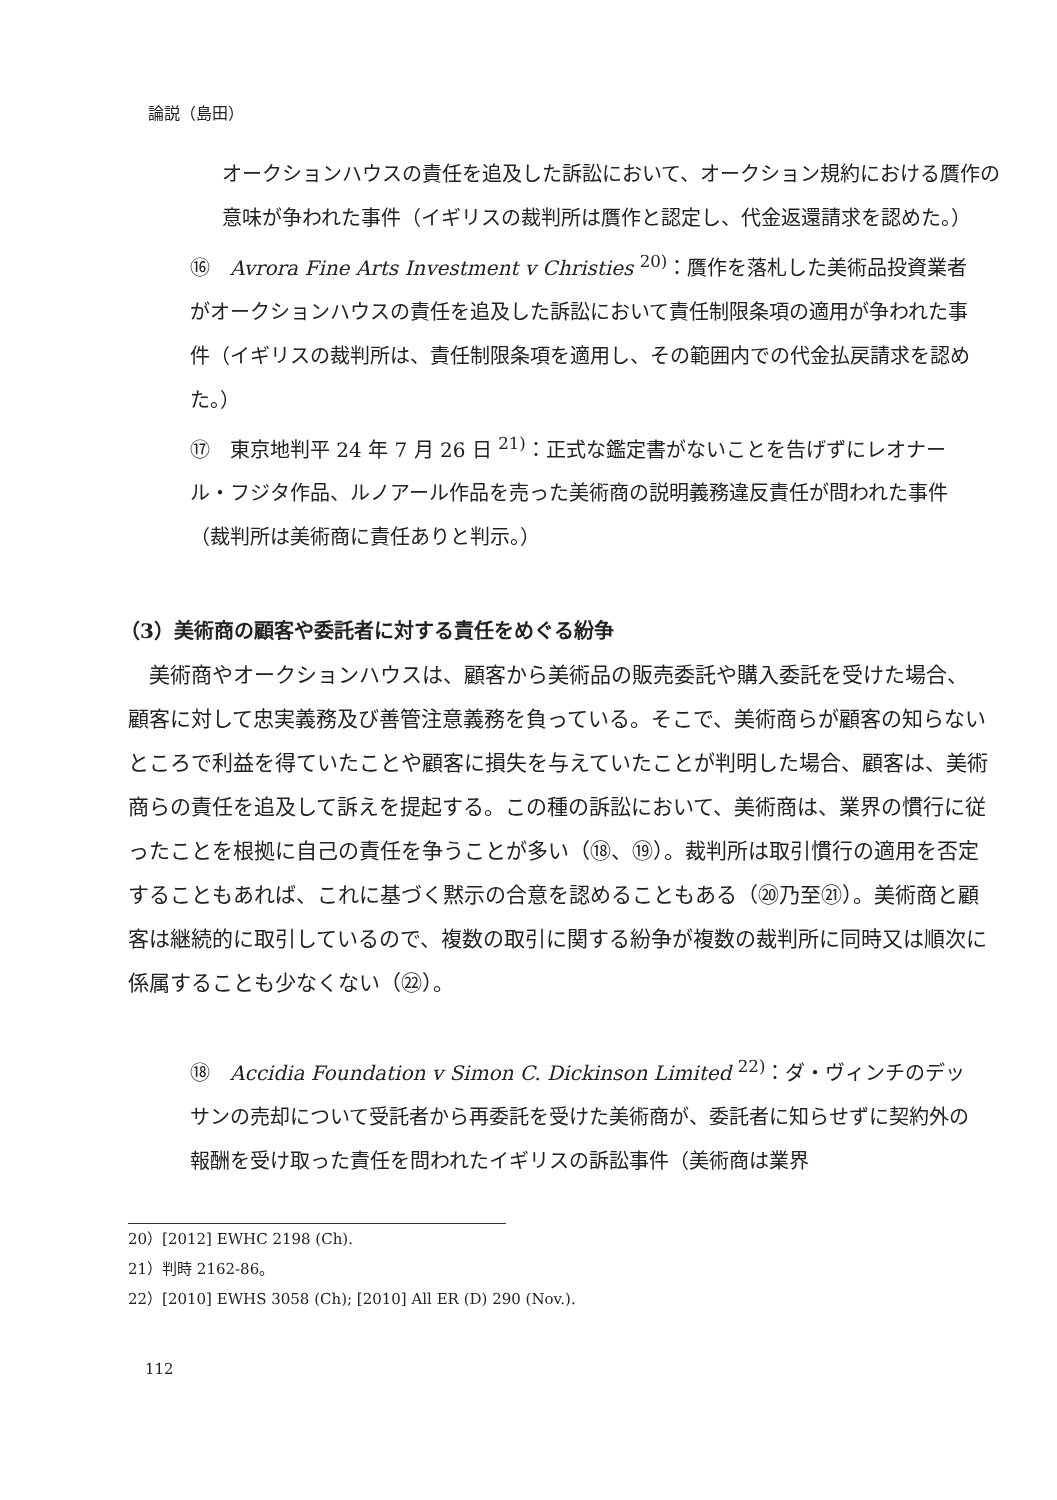論説（島田）
オークションハウスの責任を追及した訴訟において、オークション規約における贋作の意味が争われた事件（イギリスの裁判所は贋作と認定し、代金返還請求を認めた。）
⑯　Avrora Fine Arts Investment v Christies <sup>20)</sup>：贋作を落札した美術品投資業者がオークションハウスの責任を追及した訴訟において責任制限条項の適用が争われた事件（イギリスの裁判所は、責任制限条項を適用し、その範囲内での代金払戻請求を認めた。）
⑰　東京地判平 24 年 7 月 26 日 <sup>21)</sup>：正式な鑑定書がないことを告げずにレオナール・フジタ作品、ルノアール作品を売った美術商の説明義務違反責任が問われた事件（裁判所は美術商に責任ありと判示。）
（3）美術商の顧客や委託者に対する責任をめぐる紛争
　美術商やオークションハウスは、顧客から美術品の販売委託や購入委託を受けた場合、顧客に対して忠実義務及び善管注意義務を負っている。そこで、美術商らが顧客の知らないところで利益を得ていたことや顧客に損失を与えていたことが判明した場合、顧客は、美術商らの責任を追及して訴えを提起する。この種の訴訟において、美術商は、業界の慣行に従ったことを根拠に自己の責任を争うことが多い（⑱、⑲）。裁判所は取引慣行の適用を否定することもあれば、これに基づく黙示の合意を認めることもある（⑳乃至㉑）。美術商と顧客は継続的に取引しているので、複数の取引に関する紛争が複数の裁判所に同時又は順次に係属することも少なくない（㉒）。
⑱　Accidia Foundation v Simon C. Dickinson Limited <sup>22)</sup>：ダ・ヴィンチのデッサンの売却について受託者から再委託を受けた美術商が、委託者に知らせずに契約外の報酬を受け取った責任を問われたイギリスの訴訟事件（美術商は業界
20）[2012] EWHC 2198 (Ch).
21）判時 2162-86。
22）[2010] EWHS 3058 (Ch); [2010] All ER (D) 290 (Nov.).
112